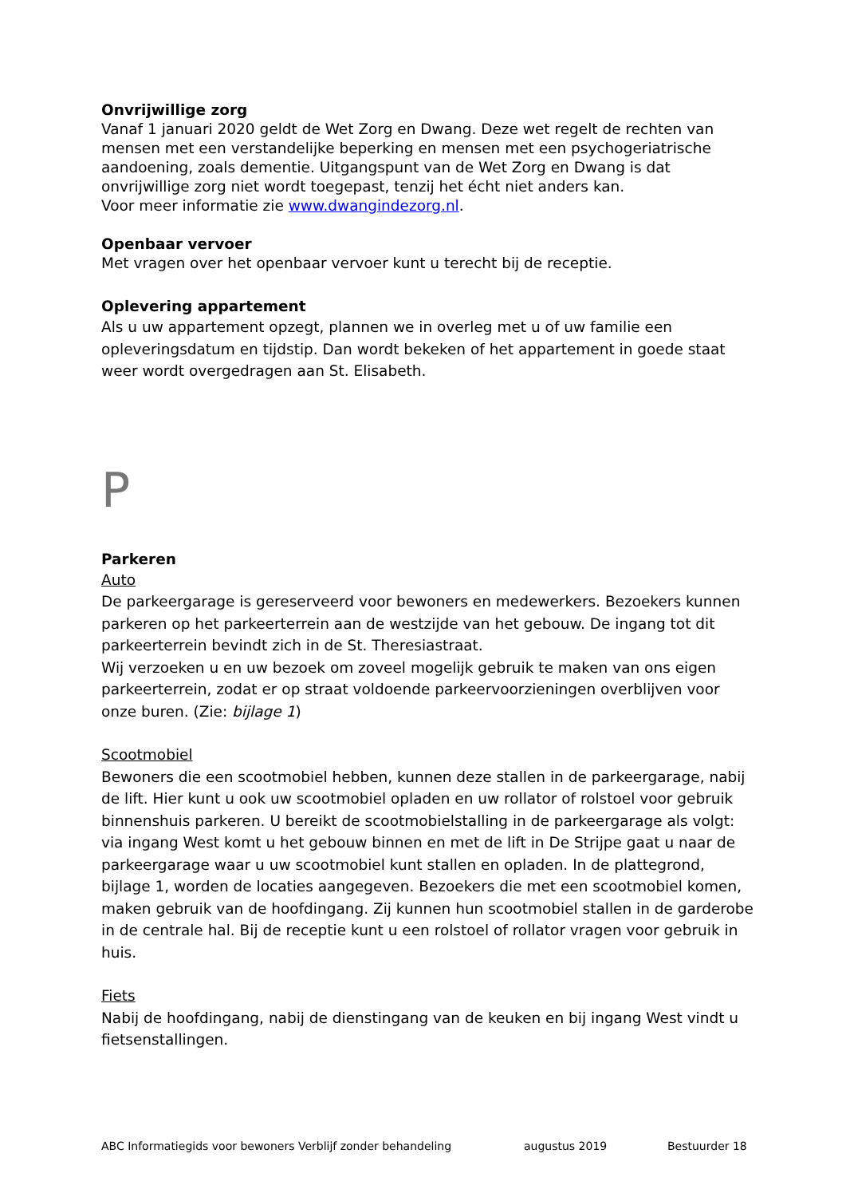Onvrijwillige zorg
Vanaf 1 januari 2020 geldt de Wet Zorg en Dwang. Deze wet regelt de rechten van mensen met een verstandelijke beperking en mensen met een psychogeriatrische aandoening, zoals dementie. Uitgangspunt van de Wet Zorg en Dwang is dat onvrijwillige zorg niet wordt toegepast, tenzij het écht niet anders kan.
Voor meer informatie zie www.dwangindezorg.nl.
Openbaar vervoer
Met vragen over het openbaar vervoer kunt u terecht bij de receptie.
Oplevering appartement
Als u uw appartement opzegt, plannen we in overleg met u of uw familie een opleveringsdatum en tijdstip. Dan wordt bekeken of het appartement in goede staat weer wordt overgedragen aan St. Elisabeth.
P
Parkeren
Auto
De parkeergarage is gereserveerd voor bewoners en medewerkers. Bezoekers kunnen parkeren op het parkeerterrein aan de westzijde van het gebouw. De ingang tot dit parkeerterrein bevindt zich in de St. Theresiastraat.
Wij verzoeken u en uw bezoek om zoveel mogelijk gebruik te maken van ons eigen parkeerterrein, zodat er op straat voldoende parkeervoorzieningen overblijven voor onze buren. (Zie: bijlage 1)
Scootmobiel
Bewoners die een scootmobiel hebben, kunnen deze stallen in de parkeergarage, nabij de lift. Hier kunt u ook uw scootmobiel opladen en uw rollator of rolstoel voor gebruik binnenshuis parkeren. U bereikt de scootmobielstalling in de parkeergarage als volgt: via ingang West komt u het gebouw binnen en met de lift in De Strijpe gaat u naar de parkeergarage waar u uw scootmobiel kunt stallen en opladen. In de plattegrond, bijlage 1, worden de locaties aangegeven. Bezoekers die met een scootmobiel komen, maken gebruik van de hoofdingang. Zij kunnen hun scootmobiel stallen in de garderobe in de centrale hal. Bij de receptie kunt u een rolstoel of rollator vragen voor gebruik in huis.
Fiets
Nabij de hoofdingang, nabij de dienstingang van de keuken en bij ingang West vindt u fietsenstallingen.
ABC Informatiegids voor bewoners Verblijf zonder behandeling augustus 2019 Bestuurder 18